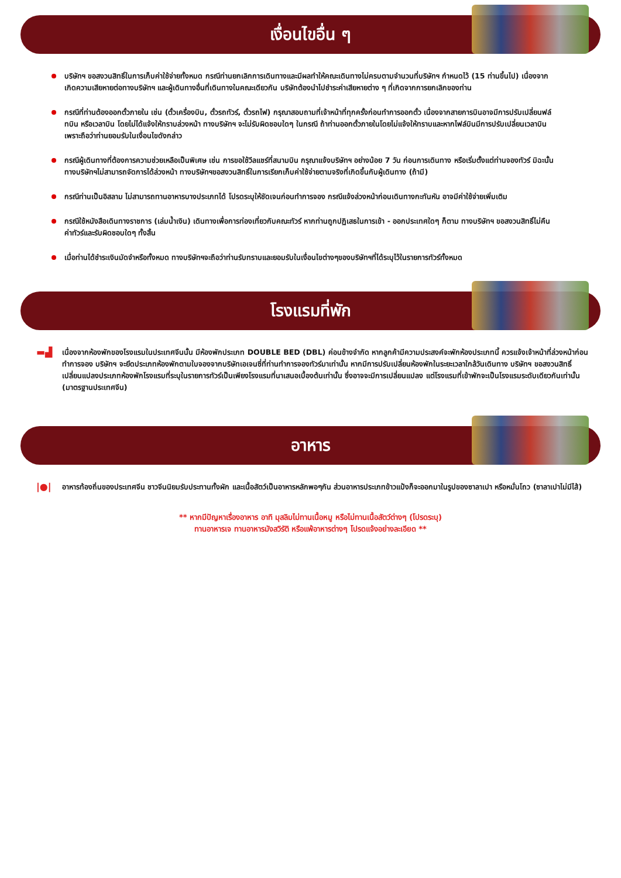เงื่อนไขอื่น ๆ
บริษัทฯ ขอสงวนสิทธิ์ในการเก็บค่าใช้จ่ายทั้งหมด กรณีท่านยกเลิกการเดินทางและมีผลทำให้คณะเดินทางไม่ครบตามจำนวนที่บริษัทฯ กำหนดไว้ (15 ท่านขึ้นไป) เนื่องจากเกิดความเสียหายต่อทางบริษัทฯ และผู้เดินทางอื่นที่เดินทางในคณะเดียวกัน บริษัทต้องนำไปชำระค่าเสียหายต่าง ๆ ที่เกิดจากการยกเลิกของท่าน
กรณีที่ท่านต้องออกตั๋วภายใน เช่น (ตั๋วเครื่องบิน, ตั๋วรถทัวร์, ตั๋วรถไฟ) กรุณาสอบถามที่เจ้าหน้าที่ทุกครั้งก่อนทำการออกตั๋ว เนื่องจากสายการบินอาจมีการปรับเปลี่ยนฟล์ทบิน หรือเวลาบิน โดยไม่ได้แจ้งให้ทราบล่วงหน้า ทางบริษัทฯ จะไม่รับผิดชอบใดๆ ในกรณี ถ้าท่านออกตั๋วภายในโดยไม่แจ้งให้ทราบและหากไฟล์บินมีการปรับเปลี่ยนเวลาบินเพราะถือว่าท่านยอมรับในเงื่อนไขดังกล่าว
กรณีผู้เดินทางที่ต้องการความช่วยเหลือเป็นพิเศษ เช่น การขอใช้วีลแชร์ที่สนามบิน กรุณาแจ้งบริษัทฯ อย่างน้อย 7 วัน ก่อนการเดินทาง หรือเริ่มตั้งแต่ท่านจองทัวร์ มิฉะนั้นทางบริษัทฯไม่สามารถจัดการได้ล่วงหน้า ทางบริษัทฯขอสงวนสิทธิ์ในการเรียกเก็บค่าใช้จ่ายตามจริงที่เกิดขึ้นกับผู้เดินทาง (ถ้ามี)
กรณีท่านเป็นอิสลาม ไม่สามารถทานอาหารบางประเภทได้ โปรดระบุให้ชัดเจนก่อนทำการจอง กรณีแจ้งล่วงหน้าก่อนเดินทางกะทันหัน อาจมีค่าใช้จ่ายเพิ่มเติม
กรณีใช้หนังสือเดินทางราชการ (เล่มน้ำเงิน) เดินทางเพื่อการท่องเที่ยวกับคณะทัวร์ หากท่านถูกปฏิเสธในการเข้า - ออกประเทศใดๆ ก็ตาม ทางบริษัทฯ ขอสงวนสิทธิ์ไม่คืนค่าทัวร์และรับผิดชอบใดๆ ทั้งสิ้น
เมื่อท่านได้ชำระเงินมัดจำหรือทั้งหมด ทางบริษัทฯจะถือว่าท่านรับทราบและยอมรับในเงื่อนไขต่างๆของบริษัทฯที่ได้ระบุไว้ในรายการทัวร์ทั้งหมด
โรงแรมที่พัก
▬▟
เนื่องจากห้องพักของโรงแรมในประเทศจีนนั้น มีห้องพักประเภท DOUBLE BED (DBL) ค่อนข้างจำกัด หากลูกค้ามีความประสงค์จะพักห้องประเภทนี้ ควรแจ้งเจ้าหน้าที่ล่วงหน้าก่อนทำการจอง บริษัทฯ จะยึดประเภทห้องพักตามใบจองจากบริษัทเอเจนซี่ที่ท่านทำการจองทัวร์มาเท่านั้น หากมีการปรับเปลี่ยนห้องพักในระยะเวลาใกล้วันเดินทาง บริษัทฯ ขอสงวนสิทธิ์เปลี่ยนแปลงประเภทห้องพักโรงแรมที่ระบุในรายการทัวร์เป็นเพียงโรงแรมที่นาเสนอเบื้องต้นเท่านั้น ซึ่งอาจจะมีการเปลี่ยนแปลง แต่โรงแรมที่เข้าพักจะเป็นโรงแรมระดับเดียวกันเท่านั้น (มาตรฐานประเทศจีน)
อาหาร
|●|
อาหารท้องถิ่นของประเทศจีน ชาวจีนนิยมรับประทานทั้งผัก และเนื้อสัตว์เป็นอาหารหลักพอๆกัน ส่วนอาหารประเภทข้าวแป้งก็จะออกมาในรูปของซาลาเปา หรือหมั่นโถว (ซาลาเปาไม่มีไส้)
** หากมีปัญหาเรื่องอาหาร อาทิ มุสลิมไม่ทานเนื้อหมู หรือไม่ทานเนื้อสัตว์ต่างๆ (โปรดระบุ)
ทานอาหารเจ ทานอาหารมังสวิรัติ หรือแพ้อาหารต่างๆ โปรดแจ้งอย่างละเอียด **